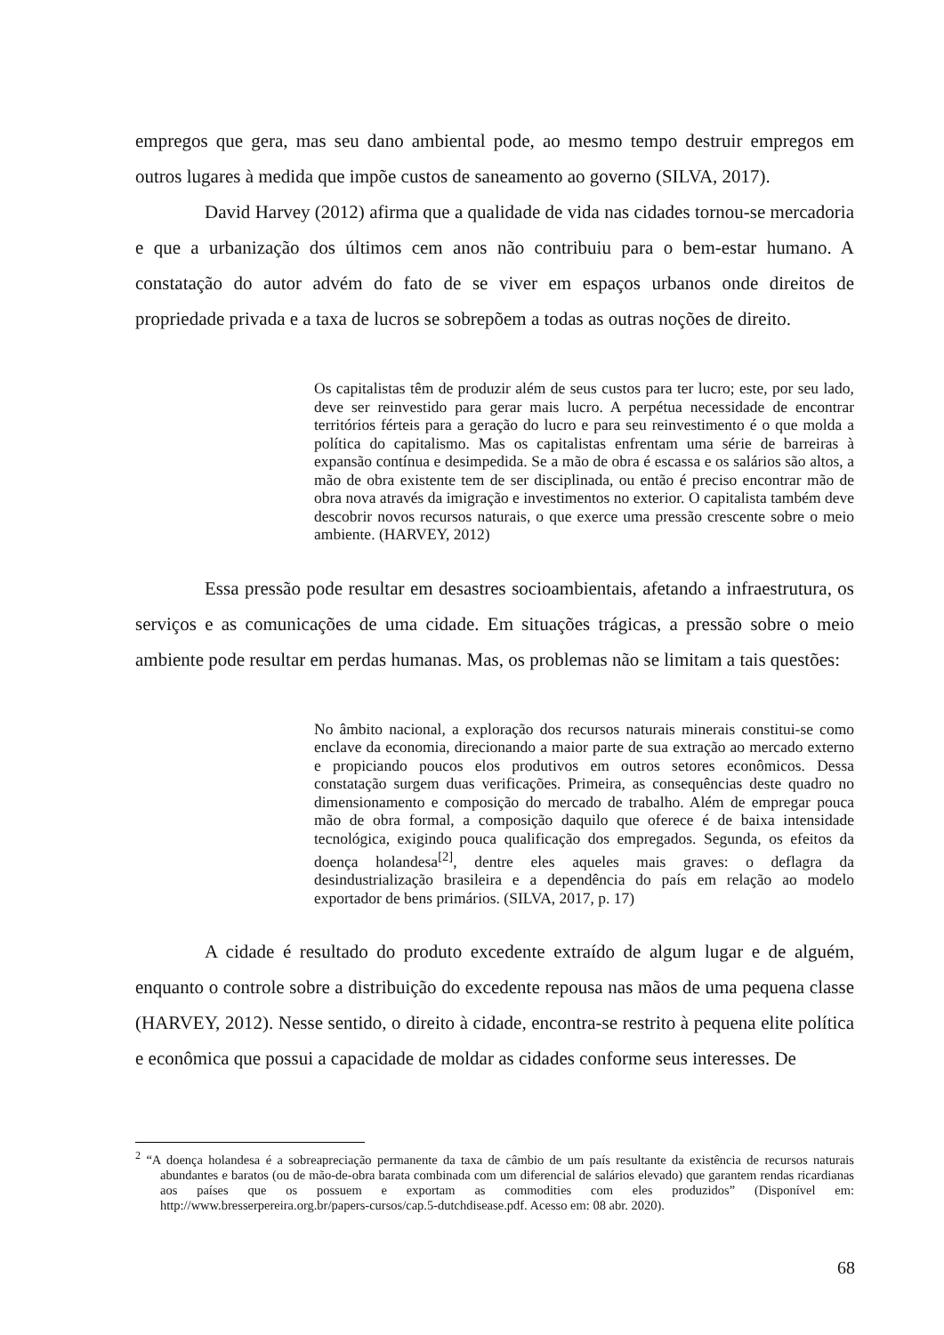empregos que gera, mas seu dano ambiental pode, ao mesmo tempo destruir empregos em outros lugares à medida que impõe custos de saneamento ao governo (SILVA, 2017).
David Harvey (2012) afirma que a qualidade de vida nas cidades tornou-se mercadoria e que a urbanização dos últimos cem anos não contribuiu para o bem-estar humano. A constatação do autor advém do fato de se viver em espaços urbanos onde direitos de propriedade privada e a taxa de lucros se sobrepõem a todas as outras noções de direito.
Os capitalistas têm de produzir além de seus custos para ter lucro; este, por seu lado, deve ser reinvestido para gerar mais lucro. A perpétua necessidade de encontrar territórios férteis para a geração do lucro e para seu reinvestimento é o que molda a política do capitalismo. Mas os capitalistas enfrentam uma série de barreiras à expansão contínua e desimpedida. Se a mão de obra é escassa e os salários são altos, a mão de obra existente tem de ser disciplinada, ou então é preciso encontrar mão de obra nova através da imigração e investimentos no exterior. O capitalista também deve descobrir novos recursos naturais, o que exerce uma pressão crescente sobre o meio ambiente. (HARVEY, 2012)
Essa pressão pode resultar em desastres socioambientais, afetando a infraestrutura, os serviços e as comunicações de uma cidade. Em situações trágicas, a pressão sobre o meio ambiente pode resultar em perdas humanas. Mas, os problemas não se limitam a tais questões:
No âmbito nacional, a exploração dos recursos naturais minerais constitui-se como enclave da economia, direcionando a maior parte de sua extração ao mercado externo e propiciando poucos elos produtivos em outros setores econômicos. Dessa constatação surgem duas verificações. Primeira, as consequências deste quadro no dimensionamento e composição do mercado de trabalho. Além de empregar pouca mão de obra formal, a composição daquilo que oferece é de baixa intensidade tecnológica, exigindo pouca qualificação dos empregados. Segunda, os efeitos da doença holandesa<sup>[2]</sup>, dentre eles aqueles mais graves: o deflagra da desindustrialização brasileira e a dependência do país em relação ao modelo exportador de bens primários. (SILVA, 2017, p. 17)
A cidade é resultado do produto excedente extraído de algum lugar e de alguém, enquanto o controle sobre a distribuição do excedente repousa nas mãos de uma pequena classe (HARVEY, 2012). Nesse sentido, o direito à cidade, encontra-se restrito à pequena elite política e econômica que possui a capacidade de moldar as cidades conforme seus interesses. De
<sup>2</sup> “A doença holandesa é a sobreapreciação permanente da taxa de câmbio de um país resultante da existência de recursos naturais abundantes e baratos (ou de mão-de-obra barata combinada com um diferencial de salários elevado) que garantem rendas ricardianas aos países que os possuem e exportam as commodities com eles produzidos” (Disponível em: http://www.bresserpereira.org.br/papers-cursos/cap.5-dutchdisease.pdf. Acesso em: 08 abr. 2020).
68